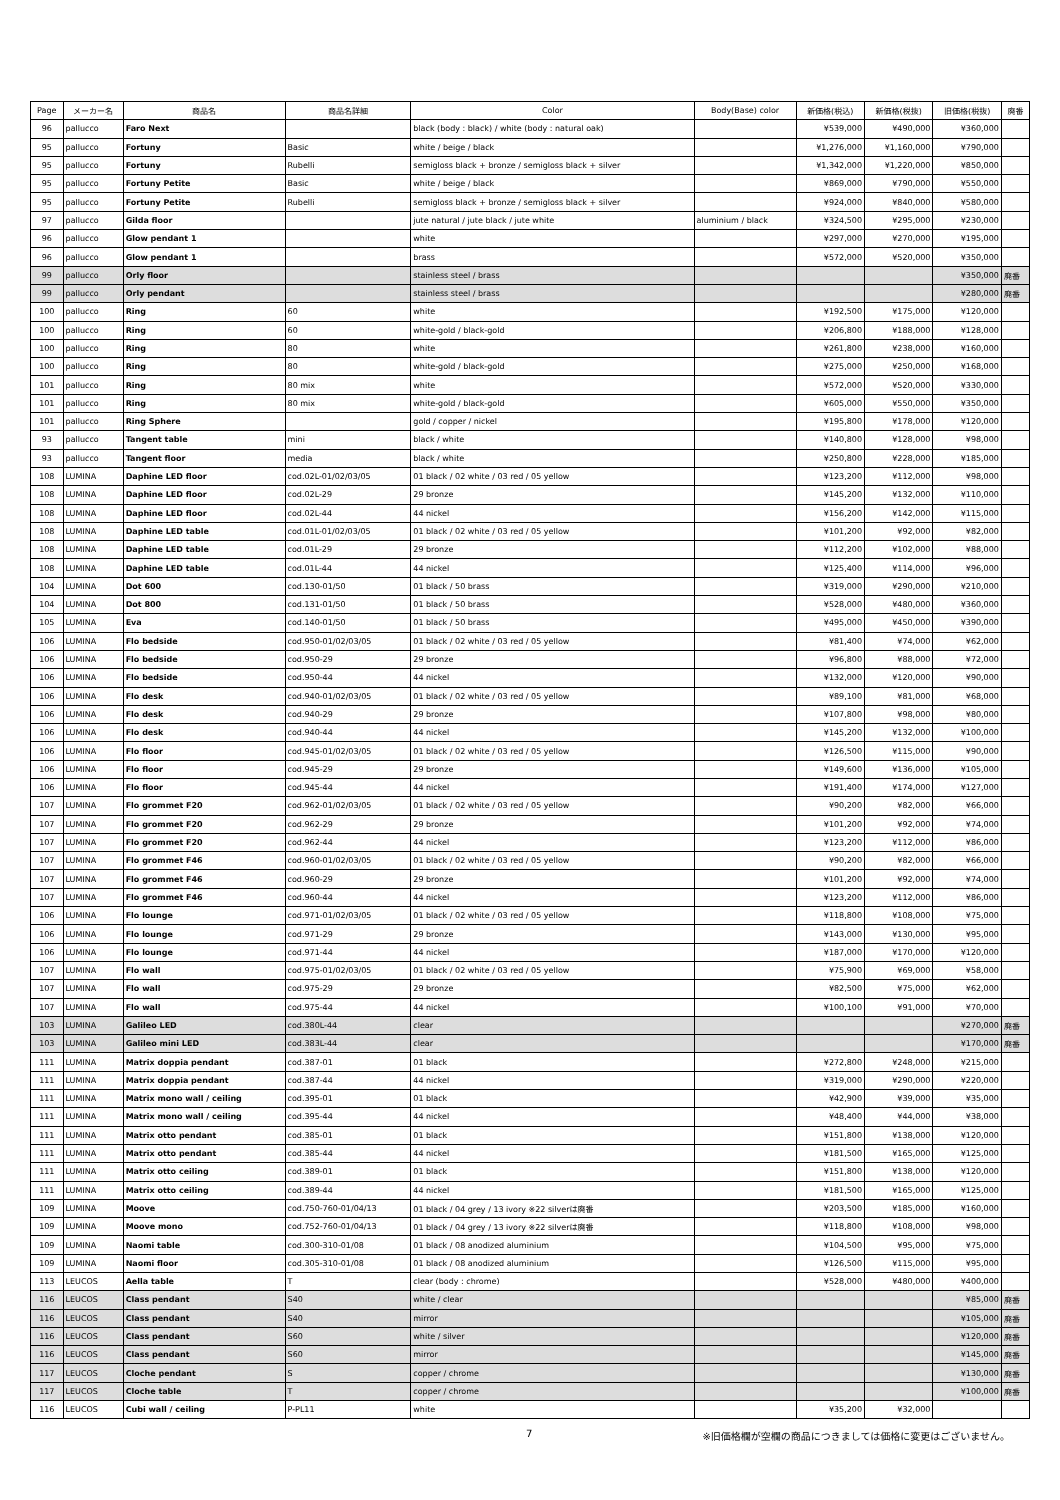| Page | メーカー名 | 商品名 | 商品名詳細 | Color | Body(Base) color | 新価格(税込) | 新価格(税抜) | 旧価格(税抜) | 廃番 |
| --- | --- | --- | --- | --- | --- | --- | --- | --- | --- |
| 96 | pallucco | Faro Next | | black (body : black) / white (body : natural oak) | | ¥539,000 | ¥490,000 | ¥360,000 | |
| 95 | pallucco | Fortuny | Basic | white / beige / black | | ¥1,276,000 | ¥1,160,000 | ¥790,000 | |
| 95 | pallucco | Fortuny | Rubelli | semigloss black + bronze / semigloss black + silver | | ¥1,342,000 | ¥1,220,000 | ¥850,000 | |
| 95 | pallucco | Fortuny Petite | Basic | white / beige / black | | ¥869,000 | ¥790,000 | ¥550,000 | |
| 95 | pallucco | Fortuny Petite | Rubelli | semigloss black + bronze / semigloss black + silver | | ¥924,000 | ¥840,000 | ¥580,000 | |
| 97 | pallucco | Gilda floor | | jute natural / jute black / jute white | aluminium / black | ¥324,500 | ¥295,000 | ¥230,000 | |
| 96 | pallucco | Glow pendant 1 | | white | | ¥297,000 | ¥270,000 | ¥195,000 | |
| 96 | pallucco | Glow pendant 1 | | brass | | ¥572,000 | ¥520,000 | ¥350,000 | |
| 99 | pallucco | Orly floor | | stainless steel / brass | | | | ¥350,000 | 廃番 |
| 99 | pallucco | Orly pendant | | stainless steel / brass | | | | ¥280,000 | 廃番 |
| 100 | pallucco | Ring | 60 | white | | ¥192,500 | ¥175,000 | ¥120,000 | |
| 100 | pallucco | Ring | 60 | white-gold / black-gold | | ¥206,800 | ¥188,000 | ¥128,000 | |
| 100 | pallucco | Ring | 80 | white | | ¥261,800 | ¥238,000 | ¥160,000 | |
| 100 | pallucco | Ring | 80 | white-gold / black-gold | | ¥275,000 | ¥250,000 | ¥168,000 | |
| 101 | pallucco | Ring | 80 mix | white | | ¥572,000 | ¥520,000 | ¥330,000 | |
| 101 | pallucco | Ring | 80 mix | white-gold / black-gold | | ¥605,000 | ¥550,000 | ¥350,000 | |
| 101 | pallucco | Ring Sphere | | gold / copper / nickel | | ¥195,800 | ¥178,000 | ¥120,000 | |
| 93 | pallucco | Tangent table | mini | black / white | | ¥140,800 | ¥128,000 | ¥98,000 | |
| 93 | pallucco | Tangent floor | media | black / white | | ¥250,800 | ¥228,000 | ¥185,000 | |
| 108 | LUMINA | Daphine LED floor | cod.02L-01/02/03/05 | 01 black / 02 white / 03 red / 05 yellow | | ¥123,200 | ¥112,000 | ¥98,000 | |
| 108 | LUMINA | Daphine LED floor | cod.02L-29 | 29 bronze | | ¥145,200 | ¥132,000 | ¥110,000 | |
| 108 | LUMINA | Daphine LED floor | cod.02L-44 | 44 nickel | | ¥156,200 | ¥142,000 | ¥115,000 | |
| 108 | LUMINA | Daphine LED table | cod.01L-01/02/03/05 | 01 black / 02 white / 03 red / 05 yellow | | ¥101,200 | ¥92,000 | ¥82,000 | |
| 108 | LUMINA | Daphine LED table | cod.01L-29 | 29 bronze | | ¥112,200 | ¥102,000 | ¥88,000 | |
| 108 | LUMINA | Daphine LED table | cod.01L-44 | 44 nickel | | ¥125,400 | ¥114,000 | ¥96,000 | |
| 104 | LUMINA | Dot 600 | cod.130-01/50 | 01 black / 50 brass | | ¥319,000 | ¥290,000 | ¥210,000 | |
| 104 | LUMINA | Dot 800 | cod.131-01/50 | 01 black / 50 brass | | ¥528,000 | ¥480,000 | ¥360,000 | |
| 105 | LUMINA | Eva | cod.140-01/50 | 01 black / 50 brass | | ¥495,000 | ¥450,000 | ¥390,000 | |
| 106 | LUMINA | Flo bedside | cod.950-01/02/03/05 | 01 black / 02 white / 03 red / 05 yellow | | ¥81,400 | ¥74,000 | ¥62,000 | |
| 106 | LUMINA | Flo bedside | cod.950-29 | 29 bronze | | ¥96,800 | ¥88,000 | ¥72,000 | |
| 106 | LUMINA | Flo bedside | cod.950-44 | 44 nickel | | ¥132,000 | ¥120,000 | ¥90,000 | |
| 106 | LUMINA | Flo desk | cod.940-01/02/03/05 | 01 black / 02 white / 03 red / 05 yellow | | ¥89,100 | ¥81,000 | ¥68,000 | |
| 106 | LUMINA | Flo desk | cod.940-29 | 29 bronze | | ¥107,800 | ¥98,000 | ¥80,000 | |
| 106 | LUMINA | Flo desk | cod.940-44 | 44 nickel | | ¥145,200 | ¥132,000 | ¥100,000 | |
| 106 | LUMINA | Flo floor | cod.945-01/02/03/05 | 01 black / 02 white / 03 red / 05 yellow | | ¥126,500 | ¥115,000 | ¥90,000 | |
| 106 | LUMINA | Flo floor | cod.945-29 | 29 bronze | | ¥149,600 | ¥136,000 | ¥105,000 | |
| 106 | LUMINA | Flo floor | cod.945-44 | 44 nickel | | ¥191,400 | ¥174,000 | ¥127,000 | |
| 107 | LUMINA | Flo grommet F20 | cod.962-01/02/03/05 | 01 black / 02 white / 03 red / 05 yellow | | ¥90,200 | ¥82,000 | ¥66,000 | |
| 107 | LUMINA | Flo grommet F20 | cod.962-29 | 29 bronze | | ¥101,200 | ¥92,000 | ¥74,000 | |
| 107 | LUMINA | Flo grommet F20 | cod.962-44 | 44 nickel | | ¥123,200 | ¥112,000 | ¥86,000 | |
| 107 | LUMINA | Flo grommet F46 | cod.960-01/02/03/05 | 01 black / 02 white / 03 red / 05 yellow | | ¥90,200 | ¥82,000 | ¥66,000 | |
| 107 | LUMINA | Flo grommet F46 | cod.960-29 | 29 bronze | | ¥101,200 | ¥92,000 | ¥74,000 | |
| 107 | LUMINA | Flo grommet F46 | cod.960-44 | 44 nickel | | ¥123,200 | ¥112,000 | ¥86,000 | |
| 106 | LUMINA | Flo lounge | cod.971-01/02/03/05 | 01 black / 02 white / 03 red / 05 yellow | | ¥118,800 | ¥108,000 | ¥75,000 | |
| 106 | LUMINA | Flo lounge | cod.971-29 | 29 bronze | | ¥143,000 | ¥130,000 | ¥95,000 | |
| 106 | LUMINA | Flo lounge | cod.971-44 | 44 nickel | | ¥187,000 | ¥170,000 | ¥120,000 | |
| 107 | LUMINA | Flo wall | cod.975-01/02/03/05 | 01 black / 02 white / 03 red / 05 yellow | | ¥75,900 | ¥69,000 | ¥58,000 | |
| 107 | LUMINA | Flo wall | cod.975-29 | 29 bronze | | ¥82,500 | ¥75,000 | ¥62,000 | |
| 107 | LUMINA | Flo wall | cod.975-44 | 44 nickel | | ¥100,100 | ¥91,000 | ¥70,000 | |
| 103 | LUMINA | Galileo LED | cod.380L-44 | clear | | | | ¥270,000 | 廃番 |
| 103 | LUMINA | Galileo mini LED | cod.383L-44 | clear | | | | ¥170,000 | 廃番 |
| 111 | LUMINA | Matrix doppia pendant | cod.387-01 | 01 black | | ¥272,800 | ¥248,000 | ¥215,000 | |
| 111 | LUMINA | Matrix doppia pendant | cod.387-44 | 44 nickel | | ¥319,000 | ¥290,000 | ¥220,000 | |
| 111 | LUMINA | Matrix mono wall / ceiling | cod.395-01 | 01 black | | ¥42,900 | ¥39,000 | ¥35,000 | |
| 111 | LUMINA | Matrix mono wall / ceiling | cod.395-44 | 44 nickel | | ¥48,400 | ¥44,000 | ¥38,000 | |
| 111 | LUMINA | Matrix otto pendant | cod.385-01 | 01 black | | ¥151,800 | ¥138,000 | ¥120,000 | |
| 111 | LUMINA | Matrix otto pendant | cod.385-44 | 44 nickel | | ¥181,500 | ¥165,000 | ¥125,000 | |
| 111 | LUMINA | Matrix otto ceiling | cod.389-01 | 01 black | | ¥151,800 | ¥138,000 | ¥120,000 | |
| 111 | LUMINA | Matrix otto ceiling | cod.389-44 | 44 nickel | | ¥181,500 | ¥165,000 | ¥125,000 | |
| 109 | LUMINA | Moove | cod.750-760-01/04/13 | 01 black / 04 grey / 13 ivory ※22 silverは廃番 | | ¥203,500 | ¥185,000 | ¥160,000 | |
| 109 | LUMINA | Moove mono | cod.752-760-01/04/13 | 01 black / 04 grey / 13 ivory ※22 silverは廃番 | | ¥118,800 | ¥108,000 | ¥98,000 | |
| 109 | LUMINA | Naomi table | cod.300-310-01/08 | 01 black / 08 anodized aluminium | | ¥104,500 | ¥95,000 | ¥75,000 | |
| 109 | LUMINA | Naomi floor | cod.305-310-01/08 | 01 black / 08 anodized aluminium | | ¥126,500 | ¥115,000 | ¥95,000 | |
| 113 | LEUCOS | Aella table | T | clear (body : chrome) | | ¥528,000 | ¥480,000 | ¥400,000 | |
| 116 | LEUCOS | Class pendant | S40 | white / clear | | | | ¥85,000 | 廃番 |
| 116 | LEUCOS | Class pendant | S40 | mirror | | | | ¥105,000 | 廃番 |
| 116 | LEUCOS | Class pendant | S60 | white / silver | | | | ¥120,000 | 廃番 |
| 116 | LEUCOS | Class pendant | S60 | mirror | | | | ¥145,000 | 廃番 |
| 117 | LEUCOS | Cloche pendant | S | copper / chrome | | | | ¥130,000 | 廃番 |
| 117 | LEUCOS | Cloche table | T | copper / chrome | | | | ¥100,000 | 廃番 |
| 116 | LEUCOS | Cubi wall / ceiling | P-PL11 | white | | ¥35,200 | ¥32,000 | | |
7 ※旧価格欄が空欄の商品につきましては価格に変更はございません。